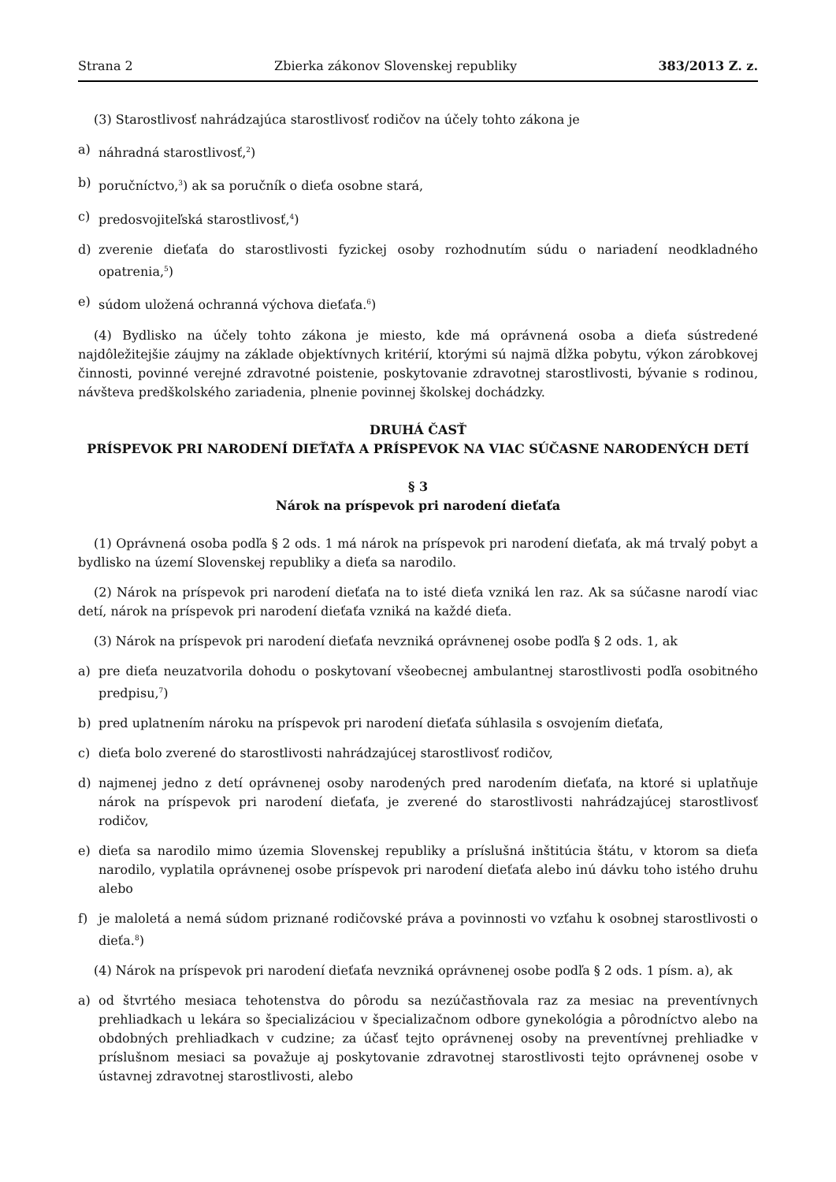Strana 2 Zbierka zákonov Slovenskej republiky 383/2013 Z. z.
(3) Starostlivosť nahrádzajúca starostlivosť rodičov na účely tohto zákona je
a) náhradná starostlivosť,<sup>2</sup>)
b) poručníctvo,<sup>3</sup>) ak sa poručník o dieťa osobne stará,
c) predosvojiteľská starostlivosť,<sup>4</sup>)
d) zverenie dieťaťa do starostlivosti fyzickej osoby rozhodnutím súdu o nariadení neodkladného opatrenia,<sup>5</sup>)
e) súdom uložená ochranná výchova dieťaťa.<sup>6</sup>)
(4) Bydlisko na účely tohto zákona je miesto, kde má oprávnená osoba a dieťa sústredené najdôležitejšie záujmy na základe objektívnych kritérií, ktorými sú najmä dĺžka pobytu, výkon zárobkovej činnosti, povinné verejné zdravotné poistenie, poskytovanie zdravotnej starostlivosti, bývanie s rodinou, návšteva predškolského zariadenia, plnenie povinnej školskej dochádzky.
DRUHÁ ČASŤ
PRÍSPEVOK PRI NARODENÍ DIEŤAŤA A PRÍSPEVOK NA VIAC SÚČASNE NARODENÝCH DETÍ
§ 3
Nárok na príspevok pri narodení dieťaťa
(1) Oprávnená osoba podľa § 2 ods. 1 má nárok na príspevok pri narodení dieťaťa, ak má trvalý pobyt a bydlisko na území Slovenskej republiky a dieťa sa narodilo.
(2) Nárok na príspevok pri narodení dieťaťa na to isté dieťa vzniká len raz. Ak sa súčasne narodí viac detí, nárok na príspevok pri narodení dieťaťa vzniká na každé dieťa.
(3) Nárok na príspevok pri narodení dieťaťa nevzniká oprávnenej osobe podľa § 2 ods. 1, ak
a) pre dieťa neuzatvorila dohodu o poskytovaní všeobecnej ambulantnej starostlivosti podľa osobitného predpisu,<sup>7</sup>)
b) pred uplatnením nároku na príspevok pri narodení dieťaťa súhlasila s osvojením dieťaťa,
c) dieťa bolo zverené do starostlivosti nahrádzajúcej starostlivosť rodičov,
d) najmenej jedno z detí oprávnenej osoby narodených pred narodením dieťaťa, na ktoré si uplatňuje nárok na príspevok pri narodení dieťaťa, je zverené do starostlivosti nahrádzajúcej starostlivosť rodičov,
e) dieťa sa narodilo mimo územia Slovenskej republiky a príslušná inštitúcia štátu, v ktorom sa dieťa narodilo, vyplatila oprávnenej osobe príspevok pri narodení dieťaťa alebo inú dávku toho istého druhu alebo
f) je maloletá a nemá súdom priznané rodičovské práva a povinnosti vo vzťahu k osobnej starostlivosti o dieťa.<sup>8</sup>)
(4) Nárok na príspevok pri narodení dieťaťa nevzniká oprávnenej osobe podľa § 2 ods. 1 písm. a), ak
a) od štvrtého mesiaca tehotenstva do pôrodu sa nezúčastňovala raz za mesiac na preventívnych prehliadkach u lekára so špecializáciou v špecializačnom odbore gynekológia a pôrodníctvo alebo na obdobných prehliadkach v cudzine; za účasť tejto oprávnenej osoby na preventívnej prehliadke v príslušnom mesiaci sa považuje aj poskytovanie zdravotnej starostlivosti tejto oprávnenej osobe v ústavnej zdravotnej starostlivosti, alebo